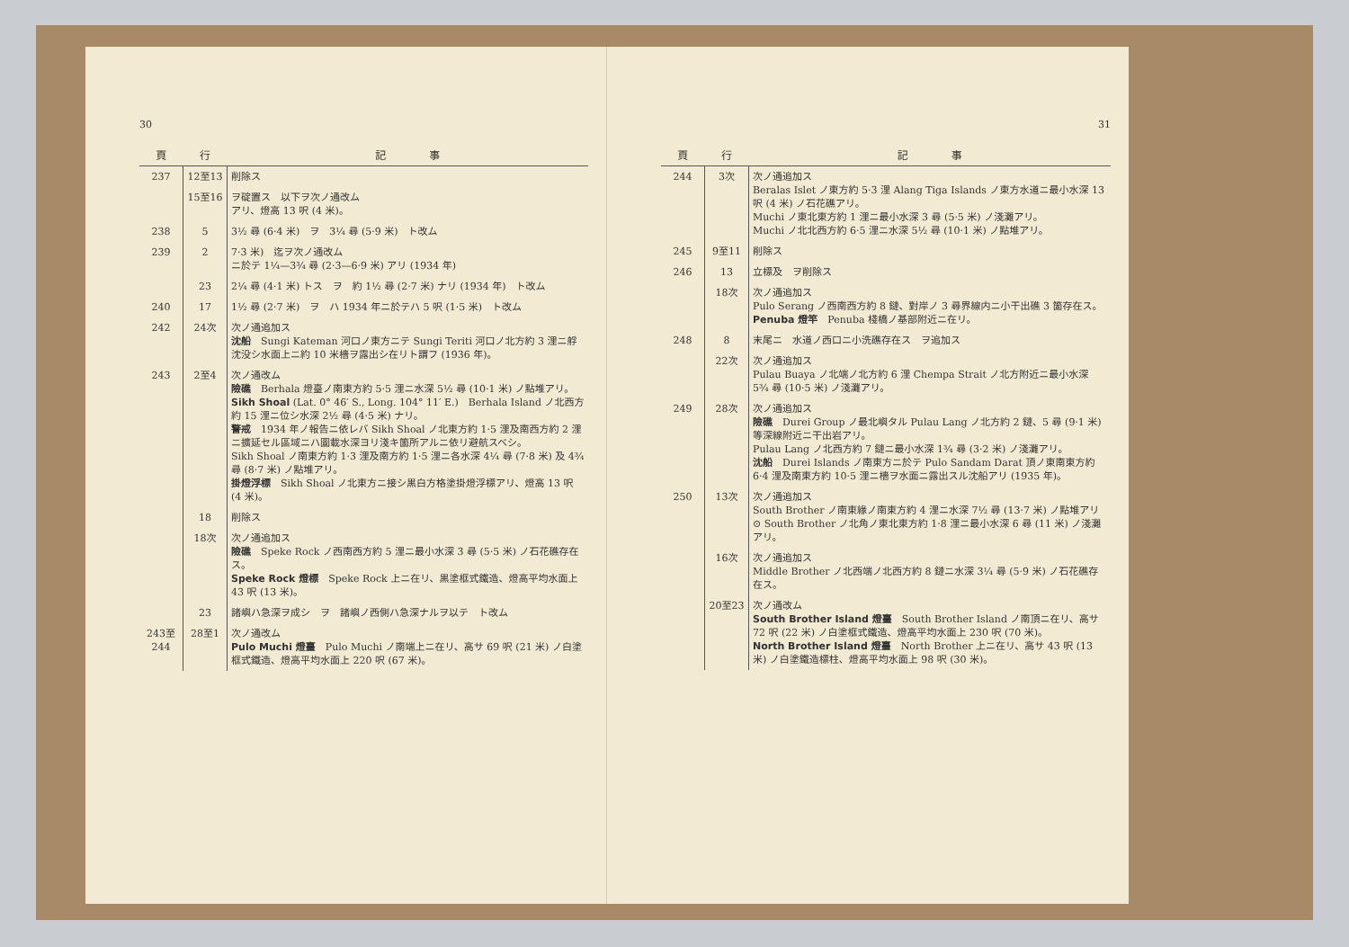30
| 頁 | 行 | 記 事 |
| --- | --- | --- |
| 237 | 12至13 | 削除ス |
| | 15至16 | ヲ碇置ス 以下ヲ次ノ通改ム アリ、燈高 13 呎 (4 米)。 |
| 238 | 5 | 3½ 尋 (6·4 米) ヲ 3¼ 尋 (5·9 米) ト改ム |
| 239 | 2 | 7·3 米) 迄ヲ次ノ通改ム ニ於テ 1¼—3¾ 尋 (2·3—6·9 米) アリ (1934 年) |
| | 23 | 2¼ 尋 (4·1 米) トス ヲ 約 1½ 尋 (2·7 米) ナリ (1934 年) ト改ム |
| 240 | 17 | 1½ 尋 (2·7 米) ヲ ハ 1934 年ニ於テハ 5 呎 (1·5 米) ト改ム |
| 242 | 24次 | 次ノ通追加ス 沈船 Sungi Kateman 河口ノ東方ニテ Sungi Teriti 河口ノ北方約 3 浬ニ艀沈没シ水面上ニ約 10 米檣ヲ露出シ在リト謂フ (1936 年)。 |
| 243 | 2至4 | 次ノ通改ム 險礁 Berhala 燈臺ノ南東方約 5·5 浬ニ水深 5½ 尋 (10·1 米) ノ點堆アリ。 Sikh Shoal (Lat. 0° 46′ S., Long. 104° 11′ E.) Berhala Island ノ北西方約 15 浬ニ位シ水深 2½ 尋 (4·5 米) ナリ。 警戒 1934 年ノ報告ニ依レバ Sikh Shoal ノ北東方約 1·5 浬及南西方約 2 浬ニ擴延セル區域ニハ圖載水深ヨリ淺キ箇所アルニ依リ避航スベシ。 Sikh Shoal ノ南東方約 1·3 浬及南方約 1·5 浬ニ各水深 4¼ 尋 (7·8 米) 及 4¾ 尋 (8·7 米) ノ點堆アリ。 掛燈浮標 Sikh Shoal ノ北東方ニ接シ黒白方格塗掛燈浮標アリ、燈高 13 呎 (4 米)。 |
| | 18 | 削除ス |
| | 18次 | 次ノ通追加ス 險礁 Speke Rock ノ西南西方約 5 浬ニ最小水深 3 尋 (5·5 米) ノ石花礁存在ス。 Speke Rock 燈標 Speke Rock 上ニ在リ、黒塗框式鐵造、燈高平均水面上 43 呎 (13 米)。 |
| | 23 | 諸嶼ハ急深ヲ成シ ヲ 諸嶼ノ西側ハ急深ナルヲ以テ ト改ム |
| 243至244 | 28至1 | 次ノ通改ム Pulo Muchi 燈臺 Pulo Muchi ノ南端上ニ在リ、高サ 69 呎 (21 米) ノ白塗框式鐵造、燈高平均水面上 220 呎 (67 米)。 |
31
| 頁 | 行 | 記 事 |
| --- | --- | --- |
| 244 | 3次 | 次ノ通追加ス Beralas Islet ノ東方約 5·3 浬 Alang Tiga Islands ノ東方水道ニ最小水深 13 呎 (4 米) ノ石花礁アリ。 Muchi ノ東北東方約 1 浬ニ最小水深 3 尋 (5·5 米) ノ淺灘アリ。 Muchi ノ北北西方約 6·5 浬ニ水深 5½ 尋 (10·1 米) ノ點堆アリ。 |
| 245 | 9至11 | 削除ス |
| 246 | 13 | 立標及 ヲ削除ス |
| | 18次 | 次ノ通追加ス Pulo Serang ノ西南西方約 8 鏈、對岸ノ 3 尋界線内ニ小干出礁 3 箇存在ス。 Penuba 燈竿 Penuba 棧橋ノ基部附近ニ在リ。 |
| 248 | 8 | 末尾ニ 水道ノ西口ニ小洗礁存在ス ヲ追加ス |
| | 22次 | 次ノ通追加ス Pulau Buaya ノ北端ノ北方約 6 浬 Chempa Strait ノ北方附近ニ最小水深 5¾ 尋 (10·5 米) ノ淺灘アリ。 |
| 249 | 28次 | 次ノ通追加ス 險礁 Durei Group ノ最北嶼タル Pulau Lang ノ北方約 2 鏈、5 尋 (9·1 米) 等深線附近ニ干出岩アリ。 Pulau Lang ノ北西方約 7 鏈ニ最小水深 1¾ 尋 (3·2 米) ノ淺灘アリ。 沈船 Durei Islands ノ南東方ニ於テ Pulo Sandam Darat 頂ノ東南東方約 6·4 浬及南東方約 10·5 浬ニ檣ヲ水面ニ露出スル沈船アリ (1935 年)。 |
| 250 | 13次 | 次ノ通追加ス South Brother ノ南東緣ノ南東方約 4 浬ニ水深 7½ 尋 (13·7 米) ノ點堆アリ ⊙ South Brother ノ北角ノ東北東方約 1·8 浬ニ最小水深 6 尋 (11 米) ノ淺灘アリ。 |
| | 16次 | 次ノ通追加ス Middle Brother ノ北西端ノ北西方約 8 鏈ニ水深 3¼ 尋 (5·9 米) ノ石花礁存在ス。 |
| | 20至23 | 次ノ通改ム South Brother Island 燈臺 South Brother Island ノ南頂ニ在リ、高サ 72 呎 (22 米) ノ白塗框式鐵造、燈高平均水面上 230 呎 (70 米)。 North Brother Island 燈臺 North Brother 上ニ在リ、高サ 43 呎 (13 米) ノ白塗鐵造標柱、燈高平均水面上 98 呎 (30 米)。 |